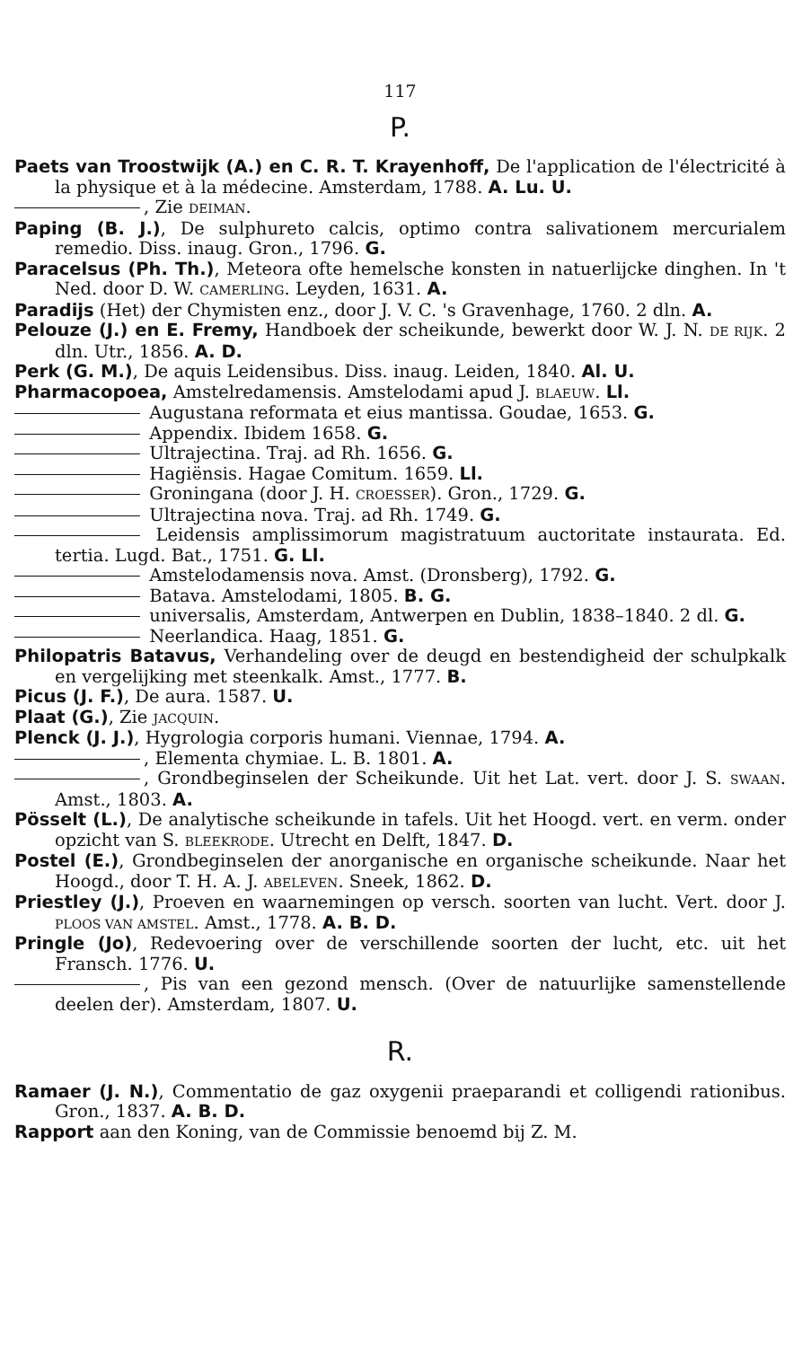117
P.
Paets van Troostwijk (A.) en C. R. T. Krayenhoff, De l'application de l'électricité à la physique et à la médecine. Amsterdam, 1788. A. Lu. U.
, Zie DEIMAN.
Paping (B. J.), De sulphureto calcis, optimo contra salivationem mercurialem remedio. Diss. inaug. Gron., 1796. G.
Paracelsus (Ph. Th.), Meteora ofte hemelsche konsten in natuerlijcke dinghen. In 't Ned. door D. W. CAMERLING. Leyden, 1631. A.
Paradijs (Het) der Chymisten enz., door J. V. C. 's Gravenhage, 1760. 2 dln. A.
Pelouze (J.) en E. Fremy, Handboek der scheikunde, bewerkt door W. J. N. DE RIJK. 2 dln. Utr., 1856. A. D.
Perk (G. M.), De aquis Leidensibus. Diss. inaug. Leiden, 1840. Al. U.
Pharmacopoea, Amstelredamensis. Amstelodami apud J. BLAEUW. Ll.
Augustana reformata et eius mantissa. Goudae, 1653. G.
Appendix. Ibidem 1658. G.
Ultrajectina. Traj. ad Rh. 1656. G.
Hagiënsis. Hagae Comitum. 1659. Ll.
Groningana (door J. H. CROESSER). Gron., 1729. G.
Ultrajectina nova. Traj. ad Rh. 1749. G.
Leidensis amplissimorum magistratuum auctoritate instaurata. Ed. tertia. Lugd. Bat., 1751. G. Ll.
Amstelodamensis nova. Amst. (Dronsberg), 1792. G.
Batava. Amstelodami, 1805. B. G.
universalis, Amsterdam, Antwerpen en Dublin, 1838–1840. 2 dl. G.
Neerlandica. Haag, 1851. G.
Philopatris Batavus, Verhandeling over de deugd en bestendigheid der schulpkalk en vergelijking met steenkalk. Amst., 1777. B.
Picus (J. F.), De aura. 1587. U.
Plaat (G.), Zie JACQUIN.
Plenck (J. J.), Hygrologia corporis humani. Viennae, 1794. A.
, Elementa chymiae. L. B. 1801. A.
, Grondbeginselen der Scheikunde. Uit het Lat. vert. door J. S. SWAAN. Amst., 1803. A.
Pösselt (L.), De analytische scheikunde in tafels. Uit het Hoogd. vert. en verm. onder opzicht van S. BLEEKRODE. Utrecht en Delft, 1847. D.
Postel (E.), Grondbeginselen der anorganische en organische scheikunde. Naar het Hoogd., door T. H. A. J. ABELEVEN. Sneek, 1862. D.
Priestley (J.), Proeven en waarnemingen op versch. soorten van lucht. Vert. door J. PLOOS VAN AMSTEL. Amst., 1778. A. B. D.
Pringle (Jo), Redevoering over de verschillende soorten der lucht, etc. uit het Fransch. 1776. U.
, Pis van een gezond mensch. (Over de natuurlijke samenstellende deelen der). Amsterdam, 1807. U.
R.
Ramaer (J. N.), Commentatio de gaz oxygenii praeparandi et colligendi rationibus. Gron., 1837. A. B. D.
Rapport aan den Koning, van de Commissie benoemd bij Z. M.